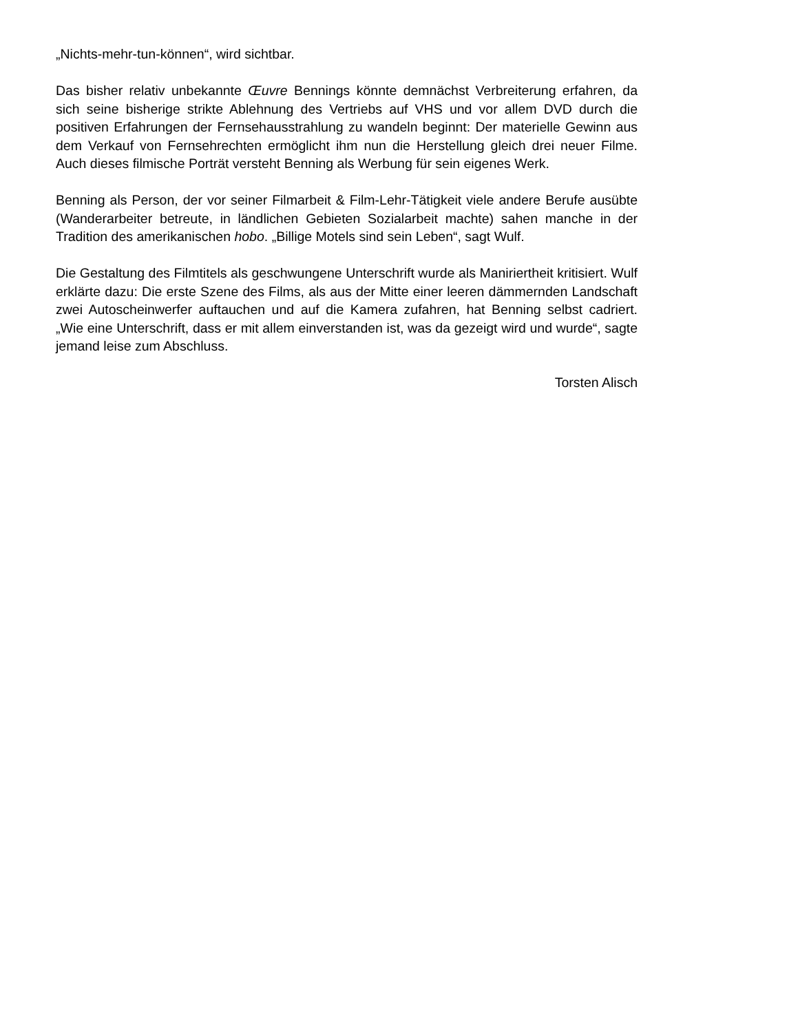„Nichts-mehr-tun-können“, wird sichtbar.
Das bisher relativ unbekannte Œuvre Bennings könnte demnächst Verbreiterung erfahren, da sich seine bisherige strikte Ablehnung des Vertriebs auf VHS und vor allem DVD durch die positiven Erfahrungen der Fernsehausstrahlung zu wandeln beginnt: Der materielle Gewinn aus dem Verkauf von Fernsehrechten ermöglicht ihm nun die Herstellung gleich drei neuer Filme. Auch dieses filmische Porträt versteht Benning als Werbung für sein eigenes Werk.
Benning als Person, der vor seiner Filmarbeit & Film-Lehr-Tätigkeit viele andere Berufe ausübte (Wanderarbeiter betreute, in ländlichen Gebieten Sozialarbeit machte) sahen manche in der Tradition des amerikanischen hobo. „Billige Motels sind sein Leben“, sagt Wulf.
Die Gestaltung des Filmtitels als geschwungene Unterschrift wurde als Maniriertheit kritisiert. Wulf erklärte dazu: Die erste Szene des Films, als aus der Mitte einer leeren dämmernden Landschaft zwei Autoscheinwerfer auftauchen und auf die Kamera zufahren, hat Benning selbst cadriert. „Wie eine Unterschrift, dass er mit allem einverstanden ist, was da gezeigt wird und wurde“, sagte jemand leise zum Abschluss.
Torsten Alisch